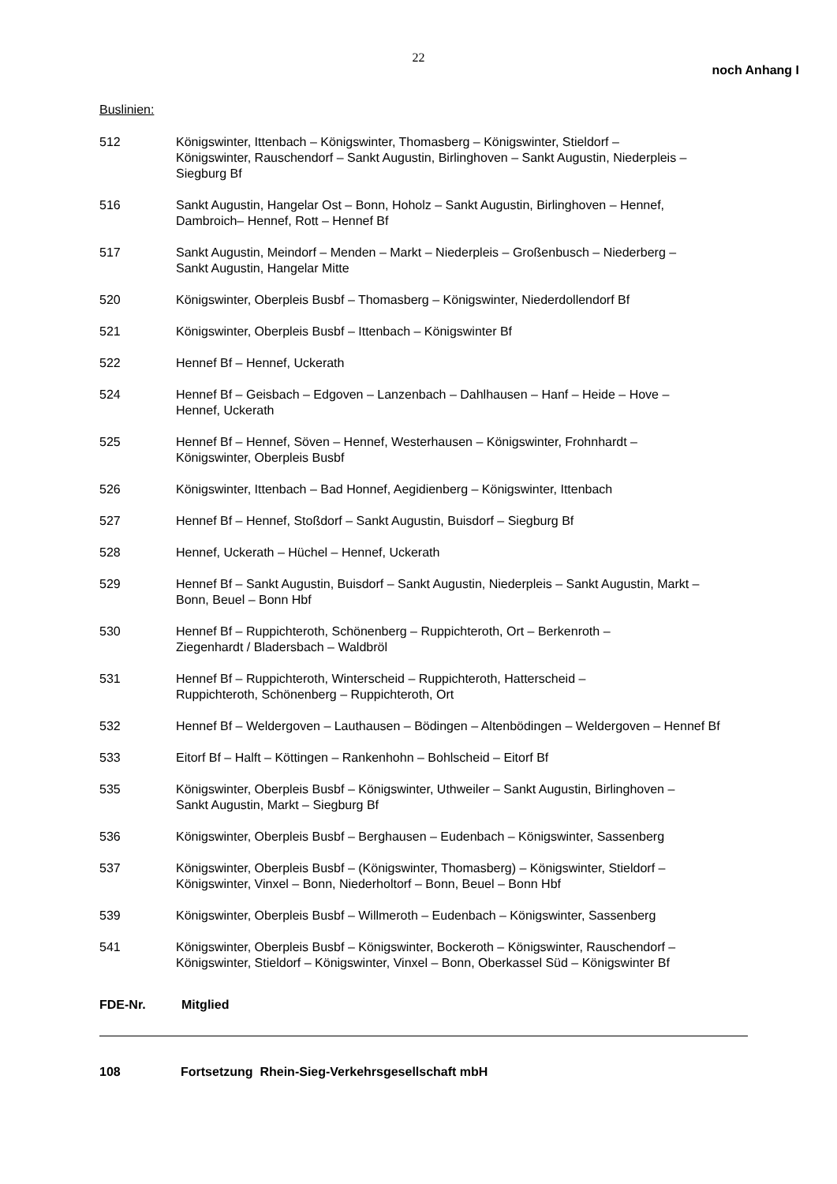22
noch Anhang I
Buslinien:
512 Königswinter, Ittenbach – Königswinter, Thomasberg – Königswinter, Stieldorf –
Königswinter, Rauschendorf – Sankt Augustin, Birlinghoven – Sankt Augustin, Niederpleis –
Siegburg Bf
516 Sankt Augustin, Hangelar Ost – Bonn, Hoholz – Sankt Augustin, Birlinghoven – Hennef,
Dambroich– Hennef, Rott – Hennef Bf
517 Sankt Augustin, Meindorf – Menden – Markt – Niederpleis – Großenbusch – Niederberg –
Sankt Augustin, Hangelar Mitte
520 Königswinter, Oberpleis Busbf – Thomasberg – Königswinter, Niederdollendorf Bf
521 Königswinter, Oberpleis Busbf – Ittenbach – Königswinter Bf
522 Hennef Bf – Hennef, Uckerath
524 Hennef Bf – Geisbach – Edgoven – Lanzenbach – Dahlhausen – Hanf – Heide – Hove –
Hennef, Uckerath
525 Hennef Bf – Hennef, Söven – Hennef, Westerhausen – Königswinter, Frohnhardt –
Königswinter, Oberpleis Busbf
526 Königswinter, Ittenbach – Bad Honnef, Aegidienberg – Königswinter, Ittenbach
527 Hennef Bf – Hennef, Stoßdorf – Sankt Augustin, Buisdorf – Siegburg Bf
528 Hennef, Uckerath – Hüchel – Hennef, Uckerath
529 Hennef Bf – Sankt Augustin, Buisdorf – Sankt Augustin, Niederpleis – Sankt Augustin, Markt –
Bonn, Beuel – Bonn Hbf
530 Hennef Bf – Ruppichteroth, Schönenberg – Ruppichteroth, Ort – Berkenroth –
Ziegenhardt / Bladersbach – Waldbröl
531 Hennef Bf – Ruppichteroth, Winterscheid – Ruppichteroth, Hatterscheid –
Ruppichteroth, Schönenberg – Ruppichteroth, Ort
532 Hennef Bf – Weldergoven – Lauthausen – Bödingen – Altenbödingen – Weldergoven – Hennef Bf
533 Eitorf Bf – Halft – Köttingen – Rankenhohn – Bohlscheid – Eitorf Bf
535 Königswinter, Oberpleis Busbf – Königswinter, Uthweiler – Sankt Augustin, Birlinghoven –
Sankt Augustin, Markt – Siegburg Bf
536 Königswinter, Oberpleis Busbf – Berghausen – Eudenbach – Königswinter, Sassenberg
537 Königswinter, Oberpleis Busbf – (Königswinter, Thomasberg) – Königswinter, Stieldorf –
Königswinter, Vinxel – Bonn, Niederholtorf – Bonn, Beuel – Bonn Hbf
539 Königswinter, Oberpleis Busbf – Willmeroth – Eudenbach – Königswinter, Sassenberg
541 Königswinter, Oberpleis Busbf – Königswinter, Bockeroth – Königswinter, Rauschendorf –
Königswinter, Stieldorf – Königswinter, Vinxel – Bonn, Oberkassel Süd – Königswinter Bf
FDE-Nr. Mitglied
108 Fortsetzung Rhein-Sieg-Verkehrsgesellschaft mbH